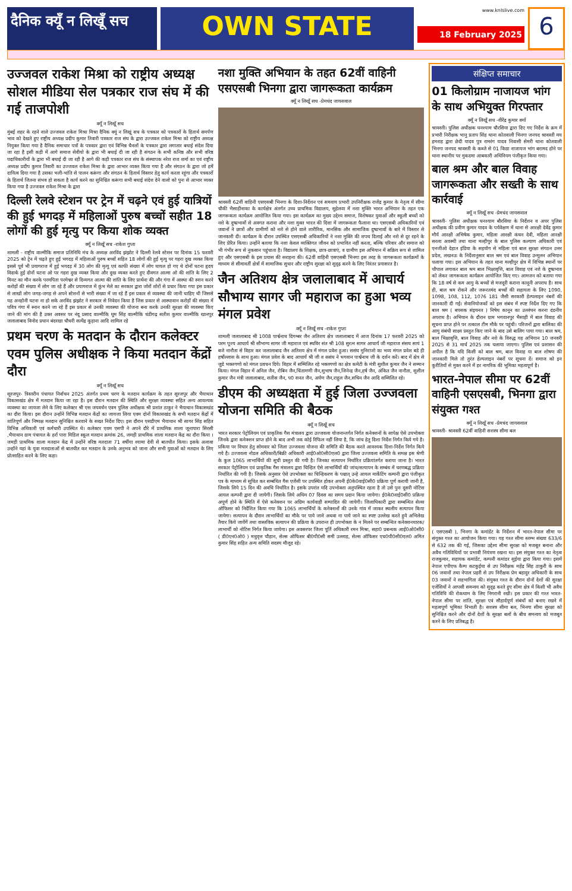दैनिक क्यूँ न लिखूँ सच
OWN STATE
www.knlslive.com
18 February 2025
6
उज्जवल राकेश मिश्रा को राष्ट्रीय अध्यक्ष सोशल मीडिया सेल पत्रकार राज संघ में की गई ताजपोशी
क्यूँ न लिखूँ सच
मुंबई शहर के रहने वाले उज्जवल राकेश मिश्रा मिश्रा दैनिक क्यूं न लिखूं सच के पत्रकार को पत्रकारों के हितार्थ समर्पण भाव को देखते हुए राष्ट्रीय अध्यक्ष प्रदीप कुमार तिवारी पत्रकार राज संघ के द्वारा उज्जवल राकेश मिश्रा को राष्ट्रीय अध्यक्ष नियुक्त किया गया है दैनिक समाचार पत्रों के पत्रकार द्वारा एवं विभिन्न चैनलों के पत्रकार द्वारा लगातार बधाई संदेश दिया जा रहा है इसी कड़ी में आगे समाज सेवीयो के द्वारा भी बधाई दी जा रही है संगठन के सभी कनिष्ठ और सभी वरिष्ठ पदाधिकारीयों के द्वारा भी बधाई दी जा रही है आगे की कड़ी पत्रकार राज संघ के संस्थापक नरेश राज शर्मा का एवं राष्ट्रीय अध्यक्ष प्रदीप कुमार तिवारी का उज्जवल राकेश मिश्रा के द्वारा आभार व्यक्त किया गया है और संगठन के द्वारा जो हमें दायित्व दिया गया है उसका भली-भांति से पालन करूंगा और संगठन के हितार्थ विस्तार हेतु कार्य करता रहूंगा और पत्रकारों के हितार्थ जितना संभव हो सकता है कार्य करने का सुनिश्चित करूंगा सभी बधाई संदेश देने वालो को पुनः से आभार व्यक्त किया गया है उज्जवल राकेश मिश्रा के द्वारा
दिल्ली रेलवे स्टेशन पर ट्रेन में चढ़ने एवं हुई यात्रियों की हुई भगदड़ में महिलाओं पुरुष बच्चों सहीत 18 लोगों की हुई मृत्यु पर किया शोक व्यक्त
क्यूँ न लिखूँ सच -राकेश गुप्ता
शामली - राष्ट्रीय वाल्मीकि समाज प्रतिनिधि मंच के अध्यक्ष अरविंद झंझोट ने दिल्ली रेलवे स्टेशन पर दिनांक 15 फरवरी 2025 को ट्रेन में चढ़ते हुए हुई भगदड़ में महिलाओं पुरुष बच्चों सहित 18 लोगों की हुई मृत्यु पर गहरा दुख व्यक्त किया इससे पूर्व भी प्रयागराज में हुई भगदड़ में 30 लोग की मृत्यु एवं काफी संख्या में लोग घायल हो गए थे दोनों घटना हृदय विदार्क हुई दोनों घटना ओ पर गहरा दुख व्यक्त किया और दुख व्यक्त करते हुए दीवगत आत्मा ओ की शांति के लिए 2 मिनट का मौन करके परमपिता परमेश्वर से दिव्यगत आत्मा की शांति के लिए प्रार्थना की और गंगा में आस्था की स्नान करने करोड़ों की संख्या में लोग जा रहे हैं और प्रयागराज में कुंभ मेले का सरकार द्वारा जोरों शोरों से प्रचार किया गया इस प्रकार से लाखों लोग जगह-जगह से अपने स्टेशनों से भारी संख्या में जा रहे हैं इस प्रकार से व्यवस्था की जानी चाहिए थी जिससे यह अनहोनी घटना ना हो सके अरविंद झंझोट ने सरकार से निवेदन किया है जिस प्रकार से आस्थावान करोड़ों की संख्या में पवित्र गंगा में स्नान करने जा रहे हैं इस प्रकार से उनकी व्यवस्था की योजना बना करके उनकी सुरक्षा की व्यवस्था किए जाने की मांग की है उक्त अवसर पर नंदू प्रसाद वाल्मीकि धूम सिंह वाल्मीकि चंडीगढ़ सतीश कुमार वाल्मीकि खानपुर जलालाबाद विनोद प्रधान बंदरखा चौधरी सत्येंद्र कूड़ाना आदि शामिल रहे
प्रथम चरण के मतदान के दौरान कलेक्टर एवम पुलिस अधीक्षक ने किया मतदान केंद्रों दौरा
क्यूँ न लिखूँ सच
सूरजपुर- त्रिस्तरीय पंचायत निर्वाचन 2025 अंतर्गत प्रथम चरण के मतदान कार्यक्रम के तहत सूरजपुर और भैयाथान विकासखंड क्षेत्र में मतदान किया जा रहा है। इस दौरान मतदान की स्थिति और सुरक्षा व्यवस्था सहित अन्य आवश्यक व्यवस्था का जायजा लेने के लिए कलेक्टर श्री एस जयवर्धन एवम पुलिस अधीक्षक श्री प्रशांत ठाकुर ने भैयाथान विकासखंड का दौरा किया। इस दौरान उन्होंने विभिन्न मतदान केंद्रों का जायजा लिया एवम दोनों विकासखंड के सभी मतदान केंद्रों में शांतिपूर्ण और निष्पक्ष मतदान सुनिश्चित करवाने के सख्त निर्देश दिए। इस दौरान एसडीएम भैयाथान श्री सागर सिंह सहित विभिन्न अधिकारी एवं कर्मचारी उपस्थित थे। कलेक्टर एवम एसपी ने अपने दौरे में प्राथमिक शाला जूनापारा सिरसी ,भैयाथान ग्राम पंचायत के हर्रा पारा मिडिल स्कूल मतदान क्रमांक 26, जमड़ी प्राथमिक शाला मतदान केंद्र का दौरा किया । जमड़ी प्राथमिक शाला मतदान केंद्र में उन्होंने वरिष्ठ मतदाता 71 वर्षीया श्यामा देवी से बातचीत किया। इसके अलावा उन्होंने यहां के युवा मतदाताओं से बातचीत कर मतदान के उनके अनुभव को जाना और सभी युवाओं को मतदान के लिए प्रोत्साहित करने के लिए कहा।
नशा मुक्ति अभियान के तहत 62वीं वाहिनी एसएसबी भिनगा द्वारा जागरूकता कार्यक्रम
क्यूँ न लिखूँ सच -प्रेमचंद जायसवाल
श्रावस्ती 62वीं वाहिनी एसएसबी भिनगा के दिशा-निर्देशन एवं समवाय प्रभारी उपनिरीक्षक राजेंद्र कुमार के नेतृत्व में सीमा चौकी भैसाहीनाका के कार्यक्षेत्र अंतर्गत उच्च प्राथमिक विद्यालय, सुहेलवा में नशा मुक्ति भारत अभियान के तहत एक जागरूकता कार्यक्रम आयोजित किया गया। इस कार्यक्रम का मुख्य उद्देश्य समाज, विशेषकर युवाओं और स्कूली बच्चों को नशे के दुष्प्रभावों से अवगत कराना और नशा मुक्त भारत की दिशा में जागरूकता फैलाना था। एसएसबी अधिकारियों एवं जवानों ने छात्रों और ग्रामीणों को नशे से होने वाले शारीरिक, मानसिक और सामाजिक दुष्प्रभावों के बारे में विस्तार से जानकारी दी। कार्यक्रम के दौरान उपस्थित एसएसबी अधिकारियों ने नशा मुक्ति की शपथ दिलाई और नशे से दूर रहने के लिए प्रेरित किया। उन्होंने बताया कि नशा केवल व्यक्तिगत जीवन को प्रभावित नहीं करता, बल्कि परिवार और समाज को भी गंभीर रूप से नुकसान पहुंचाता है। विद्यालय के शिक्षक, छात्र-छात्राएं, व ग्रामीण इस अभियान में सक्रिय रूप से शामिल हुए और एसएसबी के इस प्रयास की सराहना की। 62वीं वाहिनी एसएसबी भिनगा इस तरह के जागरूकता कार्यक्रमों के माध्यम से सीमावर्ती क्षेत्रों में सामाजिक सुधार और राष्ट्रीय सुरक्षा को सुदृढ़ करने के लिए निरंतर प्रयासरत है।
जैन अतिशय क्षेत्र जलालाबाद में आचार्य सौभाग्य सागर जी महाराज का हुआ भव्य मंगल प्रवेश
क्यूँ न लिखूँ सच -राकेश गुप्ता
शामली जलालाबाद श्री 1008 पार्श्वनाथ दिगम्बर जैन अतिशय क्षेत्र जलालाबाद में आज दिनांक 17 फरवरी 2025 को परम पूज्य आचार्य श्री सौभाग्य सागर जी महाराज एवं स्थविर संत श्री 108 सुरत्न सागर आचार्य जी महाराज संसघ सायं 1 बजे नानौता से विहार कर जलालाबाद जैन अतिशय क्षेत्र में मंगल प्रवेश हुआ। ससंघ मुनिराजो का भव्य मंगल प्रवेश बडे ही हर्षोल्लास के साथ हुआ। मंगल प्रवेश के बाद आचार्य श्री जी व ससंघ ने भगवान पार्श्वनाथ जी के दर्शन करें। बाद में क्षेत्र से जुडे भक्तगणो को मंगल प्रवचन दिये। विहार में सम्मिलित रहे भक्तगणो का क्षेत्र कमेटी के मंत्री सुशील कुमार जैन ने सम्मान किया। मंगल विहार में अनिल जैन, रोबिन जैन,चिंतामणी जैन,सुभाष जैन,जिनेन्द्र जैन,हर्ष जैन, अंकित जैन नानौता, सुशील कुमार जैन मंत्री जलालाबाद, सतीस जैन, प0 सनत जैन, अर्पण जैन,राहुल जैन,सचिन जैन आदि सम्मिलित रहे।
डीएम की अध्यक्षता में हुई जिला उज्जवला योजना समिति की बैठक
क्यूँ न लिखूँ सच
भारत सरकार पेट्रोलियम एवं प्राकृतिक गैस मंत्रालय द्वारा उज्जवला योजनान्तर्गत निर्गत कनेक्शनों के सापेक्ष ऐसे उपभोक्ता जिनके द्वारा कनेक्शन प्राप्त होने के बाद अभी तक कोई रिफिल नहीं लिया है, कि जांच हेतु दिशा निर्देश निर्गत किये गये है। प्रकिया पर विचार हेतु सोमवार को जिला उज्जवला योजना की समिति की बैठक करते आवश्यक दिशा-निर्देश निर्गत किये गये है। उज्जवला नोडल अधिकारी/बिक्री अधिकारी आई0ओ0सी0एल0 द्वारा जिला उज्जवला समिति के समक्ष इस श्रेणी के कुल 1065 लाभार्थियों की सूची प्रस्तुत की गयी है। जिनका सत्यापन निर्धारित प्रक्रियांतर्गत कराया जाना है। भारत सरकार पेट्रोलियम एवं प्राकृतिक गैस मंत्रालय द्वारा चिन्हित ऐसे लाभार्थियों की जांच/सत्यापन के सम्बंध में चरणबद्ध प्रक्रिया निर्धारित की गयी है। जिसके अनुसार ऐसे उपभोक्ता का चिन्हिकरण के पश्चात् उन्हे आयल मार्केटिंग कम्पनी द्वारा पंजीकृत पत्र के माध्यम से सूचित कर सम्बंधित गैस एजेंसी पर उपस्थित होकर अपनी ई0के0वाई0सी0 प्रक्रिया पूर्ण करायी जानी है, जिसके लिये 15 दिन की अवधि निर्धारित है। इसके उपरांत यदि उपभोक्ता अनुपस्थित रहता है तो उसे पुनः दूसरी नोटिस आयल कम्पनी द्वारा दी जायेगी। जिसके लिये अधिम 07 दिवस का समय प्रदान किया जायेगा। ई0के0वाई0सी0 प्रक्रिया अपूर्ण होने के स्थिति में ऐसे कनेक्शन पर अग्रिम कार्यवाही सम्पादित की जायेगी। जिलाधिकारी द्वारा सम्बन्धित सेल्स ऑफिसर को निर्देशित किया गया कि 1065 लाभार्थियों के कनेक्शनों की उनके गांव में जाकर स्थलीय सत्यापन किया जायेगा। सत्यापन के दौरान लाभार्थियों का मौके पर पाये जाने अथवा ना पाये जाने का स्पष्ट उल्लेख करते हुये अभिलेख तैयार किये जायेंगें तथा वास्तविक सत्यापन की प्रक्रिया के उपरान्त ही उपभोक्ता के न मिलने पर सम्बन्धित कनेक्शनधारक/लाभार्थी को नोटिस निर्गत किया जायेगा। इस अवसरपर जिला पूर्ति अधिकारी रमन मिश्रा, सहा0 प्रबन्धक आई0ओ0सी0 ( डी0एन0ओ0 ) मधुवृत्त चौहान, सेल्स ऑफिसर बी0पी0सी समी उल्लाह, सेल्स ऑफिसर एच0पी0सी0एल0 अमित कुमार सिंह सहित अन्य समिति सदस्य मौजूद रहे।
संक्षिप्त समाचार
01 किलोग्राम नाजायज भांग के साथ अभियुक्त गिरफ्तार
क्यूँ न लिखूँ सच -वीरेंद्र कुमार वर्मा
श्रावस्ती। पुलिस अधीक्षक घनश्याम चौरसिया द्वारा दिए गए निर्देश के क्रम में प्रभारी निरीक्षक भानु प्रताप सिंह थाना कोतवाली भिनगा जनपद श्रावस्ती मय हमराह द्वारा छेदी यादव पुत्र रामरंग यादव निवासी सेमरी थाना कोतवाली भिनगा जनपद श्रावस्ती के कब्जे से 01 किग्रा नाजायज भांग बरामद होने पर थाना स्थानीय पर मुकदमा आबकारी अधिनियम पंजीकृत किया गया।
बाल श्रम और बाल विवाह जागरूकता और सख्ती के साथ कार्रवाई
क्यूँ न लिखूँ सच -प्रेमचंद जायसवाल
श्रावस्ती- पुलिस अधीक्षक घनश्याम बौरसिया के निर्देशन व अपर पुलिस अधीक्षक की प्रवीण कुमार यादव के पर्यवेक्षण में थाना से आरक्षी देवेंद्र कुमार मौर्य आरक्षी अभिषेक कुमार, महिला आरक्षी कंचन देवी, महिला आरक्षी सरला अवस्थी तथा थाना मल्हीपुर के बाल पुलिस कल्याण अधिकारी एवं एनजीओ देहात इंडिया के सहयोग से महिला एवं बाल सुरक्षा संगठन उत्तर प्रदेश, लखनऊ के निर्देशानुसार बाल श्रम एवं बाल विवाह उन्मूलन अभियान चलाया गया। इस अभियान के तहत थाना मल्हीपुर क्षेत्र में विभिन्न स्थानों पर चौपाल लगाकर बाल श्रम बाल भिक्षावृत्ति, बाल विवाह एवं नशे के दुष्प्रभाव को लेकर जागरूकता कार्यक्रम आयोजित किए गए। आमजन को बताया गया कि 18 वर्ष से कम आयु के बच्चों से मजदूरी कराना कानूनी अपराध है। साथ ही, बाल श्रम रोकने और जरूरतमंद बच्चों की सहायता के लिए 1090, 1098, 108, 112, 1076 181 जैसी सरकारी हेल्पलाइन नंबरों की जानकारी दी गई। सेवानियोजकों को इस संबंध में स्पष्ट निर्देश दिए गए कि बाल श्रम ( बपसक संइयनत ) निषेध कानून का उल्लंघन करना दंडनीय अपराध है। अभियान के दौरान ग्राम भगवानपुर भैसाही में बाल विवाह की सूचना प्राप्त होने पर तत्काल टीम मौके पर पहुंची। परिजनों द्वारा बालिका की आयु संबंधी साक्ष्य प्रस्तुत किए जाने के बाद उसे बालिग पाया गया। बाल श्रम, बाल भिक्षावृत्ति, बाल विवाह और नशे के विरुद्ध यह अभियान 10 जनवरी 2025 से 31 मार्च 2025 तक चलाया जाएगा। पुलिस एवं प्रशासन की अपील है कि यदि किसी को बाल श्रम, बाल विवाह या बाल शोषण की जानकारी मिले तो तुरंत हेल्पलाइन नंबरों पर सूचना दें। समाज को इन कुरीतियों से मुक्त करने में हर नागरिक की भूमिका महत्वपूर्ण है।
भारत-नेपाल सीमा पर 62वीं वाहिनी एसएसबी, भिनगा द्वारा संयुक्त गश्त
क्यूँ न लिखूँ सच -प्रेमचंद जायसवाल
श्रावस्ती- श्रावस्ती 62वीं वाहिनी सशस्त्र सीमा बल
( एसएसबी ), भिनगा के कमांडेंट के निर्देशन में भारत-नेपाल सीमा पर संयुक्त गश्त का आयोजन किया गया। यह गश्त सीमा स्तम्भ संख्या 633/6 से 632 तक की गई, जिसका उद्देश्य सीमा सुरक्षा को मजबूत बनाना और अवैध गतिविधियों पर प्रभावी नियंत्रण रखना था। इस संयुक्त गश्त का नेतृत्व राजकुमार, सहायक कमांडेंट, कम्पनी कमांडर सुईया द्वारा किया गया। इसमें नेपाल एपीएफ कैम्प कटकुईया से उप निरीक्षक महेंद्र सिंह ठाकुरी के साथ 06 जवानों तथा नेपाल प्रहरी से उप निरीक्षक प्रेम बहादुर अधिकारी के साथ 03 जवानों ने सहभागिता की। संयुक्त गश्त के दौरान दोनों देशों की सुरक्षा एजेंसियों ने आपसी समन्वय को सुदृढ़ करते हुए सीमा क्षेत्र में किसी भी अवैध गतिविधि की रोकथाम के लिए निगरानी रखी। इस प्रकार की गश्त भारत-नेपाल सीमा पर शांति, सुरक्षा एवं सौहार्दपूर्ण संबंधों को बनाए रखने में महत्वपूर्ण भूमिका निभाती है। सशस्त्र सीमा बल, भिनगा सीमा सुरक्षा को सुनिश्चित करने और दोनों देशों के सुरक्षा बलों के बीच समन्वय को मजबूत करने के लिए प्रतिबद्ध है।